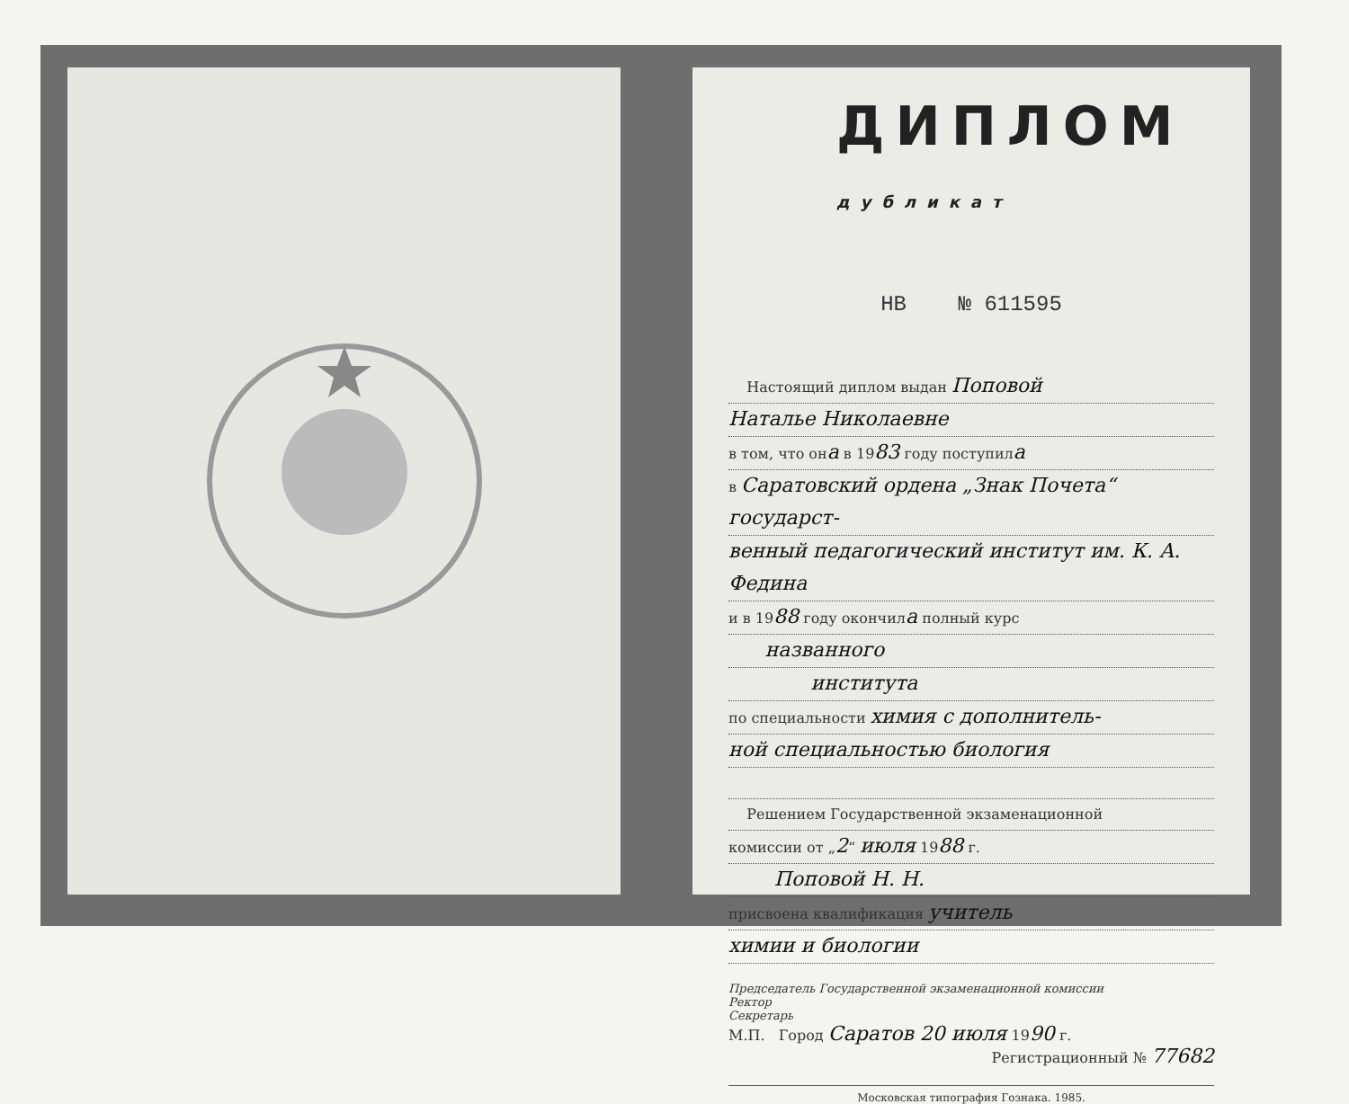ДИПЛОМ дубликат
НВ № 611595
Настоящий диплом выдан Поповой
Наталье Николаевне
в том, что она в 1983 году поступила
в Саратовский ордена „Знак Почета“ государст-
венный педагогический институт им. К. А. Федина
и в 1988 году окончила полный курс
названного
института
по специальности химия с дополнитель-
ной специальностью биология
Решением Государственной экзаменационной
комиссии от „2“ июля 1988 г.
Поповой Н. Н.
присвоена квалификация учитель
химии и биологии
Председатель Государственной экзаменационной комиссии
Ректор
Секретарь
М.П. Город Саратов 20 июля 1990 г.
Регистрационный № 77682
Московская типография Гознака. 1985.